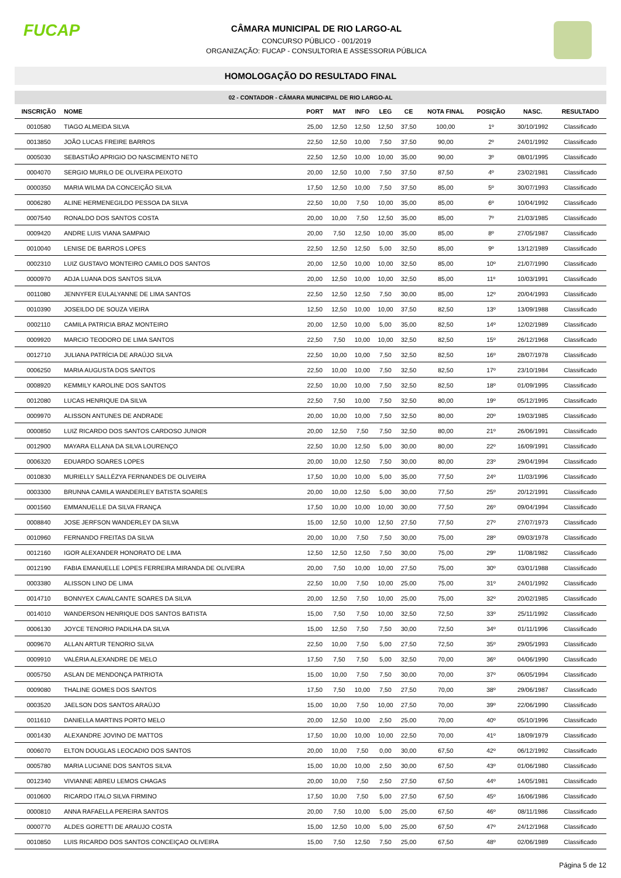FUCAP
CÂMARA MUNICIPAL DE RIO LARGO-AL
CONCURSO PÚBLICO - 001/2019
ORGANIZAÇÃO: FUCAP - CONSULTORIA E ASSESSORIA PÚBLICA
HOMOLOGAÇÃO DO RESULTADO FINAL
02 - CONTADOR - CÂMARA MUNICIPAL DE RIO LARGO-AL
| INSCRIÇÃO | NOME | PORT | MAT | INFO | LEG | CE | NOTA FINAL | POSIÇÃO | NASC. | RESULTADO |
| --- | --- | --- | --- | --- | --- | --- | --- | --- | --- | --- |
| 0010580 | TIAGO ALMEIDA SILVA | 25,00 | 12,50 | 12,50 | 12,50 | 37,50 | 100,00 | 1º | 30/10/1992 | Classificado |
| 0013850 | JOÃO LUCAS FREIRE BARROS | 22,50 | 12,50 | 10,00 | 7,50 | 37,50 | 90,00 | 2º | 24/01/1992 | Classificado |
| 0005030 | SEBASTIÃO APRIGIO DO NASCIMENTO NETO | 22,50 | 12,50 | 10,00 | 10,00 | 35,00 | 90,00 | 3º | 08/01/1995 | Classificado |
| 0004070 | SERGIO MURILO DE OLIVEIRA PEIXOTO | 20,00 | 12,50 | 10,00 | 7,50 | 37,50 | 87,50 | 4º | 23/02/1981 | Classificado |
| 0000350 | MARIA WILMA DA CONCEIÇÃO SILVA | 17,50 | 12,50 | 10,00 | 7,50 | 37,50 | 85,00 | 5º | 30/07/1993 | Classificado |
| 0006280 | ALINE HERMENEGILDO PESSOA DA SILVA | 22,50 | 10,00 | 7,50 | 10,00 | 35,00 | 85,00 | 6º | 10/04/1992 | Classificado |
| 0007540 | RONALDO DOS SANTOS COSTA | 20,00 | 10,00 | 7,50 | 12,50 | 35,00 | 85,00 | 7º | 21/03/1985 | Classificado |
| 0009420 | ANDRE LUIS VIANA SAMPAIO | 20,00 | 7,50 | 12,50 | 10,00 | 35,00 | 85,00 | 8º | 27/05/1987 | Classificado |
| 0010040 | LENISE DE BARROS LOPES | 22,50 | 12,50 | 12,50 | 5,00 | 32,50 | 85,00 | 9º | 13/12/1989 | Classificado |
| 0002310 | LUIZ GUSTAVO MONTEIRO CAMILO DOS SANTOS | 20,00 | 12,50 | 10,00 | 10,00 | 32,50 | 85,00 | 10º | 21/07/1990 | Classificado |
| 0000970 | ADJA LUANA DOS SANTOS SILVA | 20,00 | 12,50 | 10,00 | 10,00 | 32,50 | 85,00 | 11º | 10/03/1991 | Classificado |
| 0011080 | JENNYFER EULALYANNE DE LIMA SANTOS | 22,50 | 12,50 | 12,50 | 7,50 | 30,00 | 85,00 | 12º | 20/04/1993 | Classificado |
| 0010390 | JOSEILDO DE SOUZA VIEIRA | 12,50 | 12,50 | 10,00 | 10,00 | 37,50 | 82,50 | 13º | 13/09/1988 | Classificado |
| 0002110 | CAMILA PATRICIA BRAZ MONTEIRO | 20,00 | 12,50 | 10,00 | 5,00 | 35,00 | 82,50 | 14º | 12/02/1989 | Classificado |
| 0009920 | MARCIO TEODORO DE LIMA SANTOS | 22,50 | 7,50 | 10,00 | 10,00 | 32,50 | 82,50 | 15º | 26/12/1968 | Classificado |
| 0012710 | JULIANA PATRÍCIA DE ARAÚJO SILVA | 22,50 | 10,00 | 10,00 | 7,50 | 32,50 | 82,50 | 16º | 28/07/1978 | Classificado |
| 0006250 | MARIA AUGUSTA DOS SANTOS | 22,50 | 10,00 | 10,00 | 7,50 | 32,50 | 82,50 | 17º | 23/10/1984 | Classificado |
| 0008920 | KEMMILY KAROLINE DOS SANTOS | 22,50 | 10,00 | 10,00 | 7,50 | 32,50 | 82,50 | 18º | 01/09/1995 | Classificado |
| 0012080 | LUCAS HENRIQUE DA SILVA | 22,50 | 7,50 | 10,00 | 7,50 | 32,50 | 80,00 | 19º | 05/12/1995 | Classificado |
| 0009970 | ALISSON ANTUNES DE ANDRADE | 20,00 | 10,00 | 10,00 | 7,50 | 32,50 | 80,00 | 20º | 19/03/1985 | Classificado |
| 0000850 | LUIZ RICARDO DOS SANTOS CARDOSO JUNIOR | 20,00 | 12,50 | 7,50 | 7,50 | 32,50 | 80,00 | 21º | 26/06/1991 | Classificado |
| 0012900 | MAYARA ELLANA DA SILVA LOURENÇO | 22,50 | 10,00 | 12,50 | 5,00 | 30,00 | 80,00 | 22º | 16/09/1991 | Classificado |
| 0006320 | EDUARDO SOARES LOPES | 20,00 | 10,00 | 12,50 | 7,50 | 30,00 | 80,00 | 23º | 29/04/1994 | Classificado |
| 0010830 | MURIELLY SALLÉZYA FERNANDES DE OLIVEIRA | 17,50 | 10,00 | 10,00 | 5,00 | 35,00 | 77,50 | 24º | 11/03/1996 | Classificado |
| 0003300 | BRUNNA CAMILA WANDERLEY BATISTA SOARES | 20,00 | 10,00 | 12,50 | 5,00 | 30,00 | 77,50 | 25º | 20/12/1991 | Classificado |
| 0001560 | EMMANUELLE DA SILVA FRANÇA | 17,50 | 10,00 | 10,00 | 10,00 | 30,00 | 77,50 | 26º | 09/04/1994 | Classificado |
| 0008840 | JOSE JERFSON WANDERLEY DA SILVA | 15,00 | 12,50 | 10,00 | 12,50 | 27,50 | 77,50 | 27º | 27/07/1973 | Classificado |
| 0010960 | FERNANDO FREITAS DA SILVA | 20,00 | 10,00 | 7,50 | 7,50 | 30,00 | 75,00 | 28º | 09/03/1978 | Classificado |
| 0012160 | IGOR ALEXANDER HONORATO DE LIMA | 12,50 | 12,50 | 12,50 | 7,50 | 30,00 | 75,00 | 29º | 11/08/1982 | Classificado |
| 0012190 | FABIA EMANUELLE LOPES FERREIRA MIRANDA DE OLIVEIRA | 20,00 | 7,50 | 10,00 | 10,00 | 27,50 | 75,00 | 30º | 03/01/1988 | Classificado |
| 0003380 | ALISSON LINO DE LIMA | 22,50 | 10,00 | 7,50 | 10,00 | 25,00 | 75,00 | 31º | 24/01/1992 | Classificado |
| 0014710 | BONNYEX CAVALCANTE SOARES DA SILVA | 20,00 | 12,50 | 7,50 | 10,00 | 25,00 | 75,00 | 32º | 20/02/1985 | Classificado |
| 0014010 | WANDERSON HENRIQUE DOS SANTOS BATISTA | 15,00 | 7,50 | 7,50 | 10,00 | 32,50 | 72,50 | 33º | 25/11/1992 | Classificado |
| 0006130 | JOYCE TENORIO PADILHA DA SILVA | 15,00 | 12,50 | 7,50 | 7,50 | 30,00 | 72,50 | 34º | 01/11/1996 | Classificado |
| 0009670 | ALLAN ARTUR TENORIO SILVA | 22,50 | 10,00 | 7,50 | 5,00 | 27,50 | 72,50 | 35º | 29/05/1993 | Classificado |
| 0009910 | VALÉRIA ALEXANDRE DE MELO | 17,50 | 7,50 | 7,50 | 5,00 | 32,50 | 70,00 | 36º | 04/06/1990 | Classificado |
| 0005750 | ASLAN DE MENDONÇA PATRIOTA | 15,00 | 10,00 | 7,50 | 7,50 | 30,00 | 70,00 | 37º | 06/05/1994 | Classificado |
| 0009080 | THALINE GOMES DOS SANTOS | 17,50 | 7,50 | 10,00 | 7,50 | 27,50 | 70,00 | 38º | 29/06/1987 | Classificado |
| 0003520 | JAELSON DOS SANTOS ARAÚJO | 15,00 | 10,00 | 7,50 | 10,00 | 27,50 | 70,00 | 39º | 22/06/1990 | Classificado |
| 0011610 | DANIELLA MARTINS PORTO MELO | 20,00 | 12,50 | 10,00 | 2,50 | 25,00 | 70,00 | 40º | 05/10/1996 | Classificado |
| 0001430 | ALEXANDRE JOVINO DE MATTOS | 17,50 | 10,00 | 10,00 | 10,00 | 22,50 | 70,00 | 41º | 18/09/1979 | Classificado |
| 0006070 | ELTON DOUGLAS LEOCADIO DOS SANTOS | 20,00 | 10,00 | 7,50 | 0,00 | 30,00 | 67,50 | 42º | 06/12/1992 | Classificado |
| 0005780 | MARIA LUCIANE DOS SANTOS SILVA | 15,00 | 10,00 | 10,00 | 2,50 | 30,00 | 67,50 | 43º | 01/06/1980 | Classificado |
| 0012340 | VIVIANNE ABREU LEMOS CHAGAS | 20,00 | 10,00 | 7,50 | 2,50 | 27,50 | 67,50 | 44º | 14/05/1981 | Classificado |
| 0010600 | RICARDO ITALO SILVA FIRMINO | 17,50 | 10,00 | 7,50 | 5,00 | 27,50 | 67,50 | 45º | 16/06/1986 | Classificado |
| 0000810 | ANNA RAFAELLA PEREIRA SANTOS | 20,00 | 7,50 | 10,00 | 5,00 | 25,00 | 67,50 | 46º | 08/11/1986 | Classificado |
| 0000770 | ALDES GORETTI DE ARAUJO COSTA | 15,00 | 12,50 | 10,00 | 5,00 | 25,00 | 67,50 | 47º | 24/12/1968 | Classificado |
| 0010850 | LUIS RICARDO DOS SANTOS CONCEIÇAO OLIVEIRA | 15,00 | 7,50 | 12,50 | 7,50 | 25,00 | 67,50 | 48º | 02/06/1989 | Classificado |
Página 5 de 12